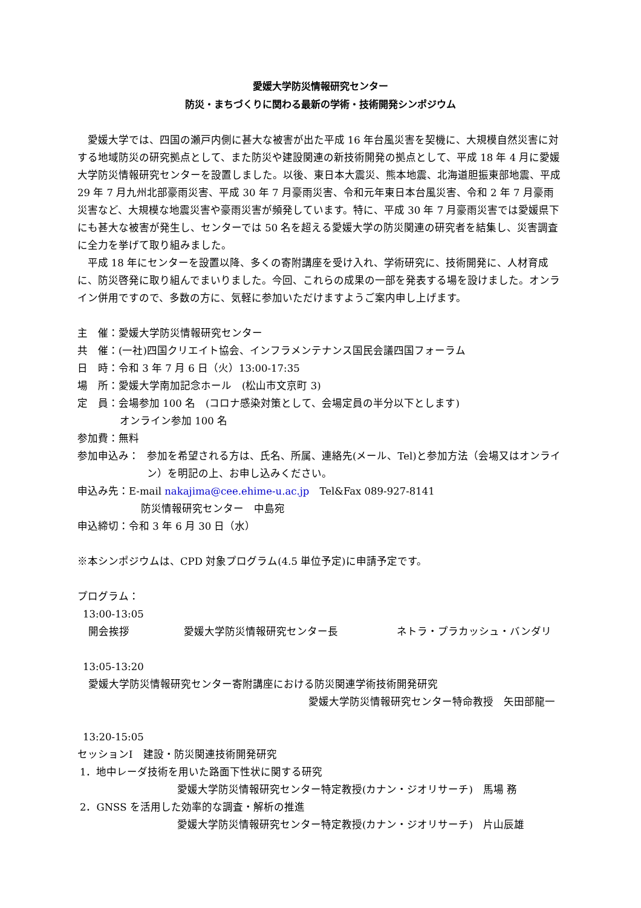愛媛大学防災情報研究センター
防災・まちづくりに関わる最新の学術・技術開発シンポジウム
愛媛大学では、四国の瀬戸内側に甚大な被害が出た平成 16 年台風災害を契機に、大規模自然災害に対する地域防災の研究拠点として、また防災や建設関連の新技術開発の拠点として、平成 18 年 4 月に愛媛大学防災情報研究センターを設置しました。以後、東日本大震災、熊本地震、北海道胆振東部地震、平成 29 年 7 月九州北部豪雨災害、平成 30 年 7 月豪雨災害、令和元年東日本台風災害、令和 2 年 7 月豪雨災害など、大規模な地震災害や豪雨災害が頻発しています。特に、平成 30 年 7 月豪雨災害では愛媛県下にも甚大な被害が発生し、センターでは 50 名を超える愛媛大学の防災関連の研究者を結集し、災害調査に全力を挙げて取り組みました。
平成 18 年にセンターを設置以降、多くの寄附講座を受け入れ、学術研究に、技術開発に、人材育成に、防災啓発に取り組んでまいりました。今回、これらの成果の一部を発表する場を設けました。オンライン併用ですので、多数の方に、気軽に参加いただけますようご案内申し上げます。
主　催：愛媛大学防災情報研究センター
共　催：(一社)四国クリエイト協会、インフラメンテナンス国民会議四国フォーラム
日　時：令和 3 年 7 月 6 日（火）13:00-17:35
場　所：愛媛大学南加記念ホール　(松山市文京町 3)
定　員：会場参加 100 名　(コロナ感染対策として、会場定員の半分以下とします)
オンライン参加 100 名
参加費：無料
参加申込み： 参加を希望される方は、氏名、所属、連絡先(メール、Tel)と参加方法（会場又はオンライン）を明記の上、お申し込みください。
申込み先：E-mail nakajima@cee.ehime-u.ac.jp　Tel&Fax 089-927-8141
防災情報研究センター　中島宛
申込締切：令和 3 年 6 月 30 日（水）
※本シンポジウムは、CPD 対象プログラム(4.5 単位予定)に申請予定です。
プログラム：
13:00-13:05
開会挨拶 愛媛大学防災情報研究センター長 ネトラ・プラカッシュ・バンダリ
13:05-13:20
愛媛大学防災情報研究センター寄附講座における防災関連学術技術開発研究
愛媛大学防災情報研究センター特命教授　矢田部龍一
13:20-15:05
セッションⅠ　建設・防災関連技術開発研究
1．地中レーダ技術を用いた路面下性状に関する研究
愛媛大学防災情報研究センター特定教授(カナン・ジオリサーチ)　馬場 務
2．GNSS を活用した効率的な調査・解析の推進
愛媛大学防災情報研究センター特定教授(カナン・ジオリサーチ)　片山辰雄